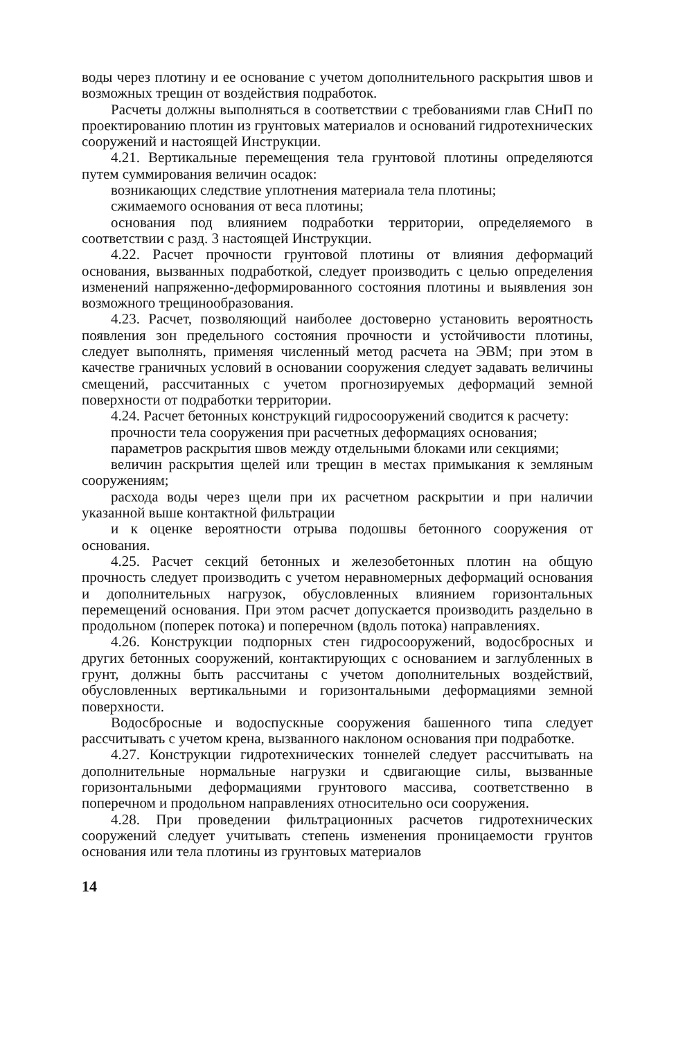воды через плотину и ее основание с учетом дополнительного раскрытия швов и возможных трещин от воздействия подработок.
Расчеты должны выполняться в соответствии с требованиями глав СНиП по проектированию плотин из грунтовых материалов и оснований гидротехнических сооружений и настоящей Инструкции.
4.21. Вертикальные перемещения тела грунтовой плотины определяются путем суммирования величин осадок:
возникающих следствие уплотнения материала тела плотины;
сжимаемого основания от веса плотины;
основания под влиянием подработки территории, определяемого в соответствии с разд. 3 настоящей Инструкции.
4.22. Расчет прочности грунтовой плотины от влияния деформаций основания, вызванных подработкой, следует производить с целью определения изменений напряженно-деформированного состояния плотины и выявления зон возможного трещинообразования.
4.23. Расчет, позволяющий наиболее достоверно установить вероятность появления зон предельного состояния прочности и устойчивости плотины, следует выполнять, применяя численный метод расчета на ЭВМ; при этом в качестве граничных условий в основании сооружения следует задавать величины смещений, рассчитанных с учетом прогнозируемых деформаций земной поверхности от подработки территории.
4.24. Расчет бетонных конструкций гидросооружений сводится к расчету:
прочности тела сооружения при расчетных деформациях основания;
параметров раскрытия швов между отдельными блоками или секциями;
величин раскрытия щелей или трещин в местах примыкания к земляным сооружениям;
расхода воды через щели при их расчетном раскрытии и при наличии указанной выше контактной фильтрации
и к оценке вероятности отрыва подошвы бетонного сооружения от основания.
4.25. Расчет секций бетонных и железобетонных плотин на общую прочность следует производить с учетом неравномерных деформаций основания и дополнительных нагрузок, обусловленных влиянием горизонтальных перемещений основания. При этом расчет допускается производить раздельно в продольном (поперек потока) и поперечном (вдоль потока) направлениях.
4.26. Конструкции подпорных стен гидросооружений, водосбросных и других бетонных сооружений, контактирующих с основанием и заглубленных в грунт, должны быть рассчитаны с учетом дополнительных воздействий, обусловленных вертикальными и горизонтальными деформациями земной поверхности.
Водосбросные и водоспускные сооружения башенного типа следует рассчитывать с учетом крена, вызванного наклоном основания при подработке.
4.27. Конструкции гидротехнических тоннелей следует рассчитывать на дополнительные нормальные нагрузки и сдвигающие силы, вызванные горизонтальными деформациями грунтового массива, соответственно в поперечном и продольном направлениях относительно оси сооружения.
4.28. При проведении фильтрационных расчетов гидротехнических сооружений следует учитывать степень изменения проницаемости грунтов основания или тела плотины из грунтовых материалов
14